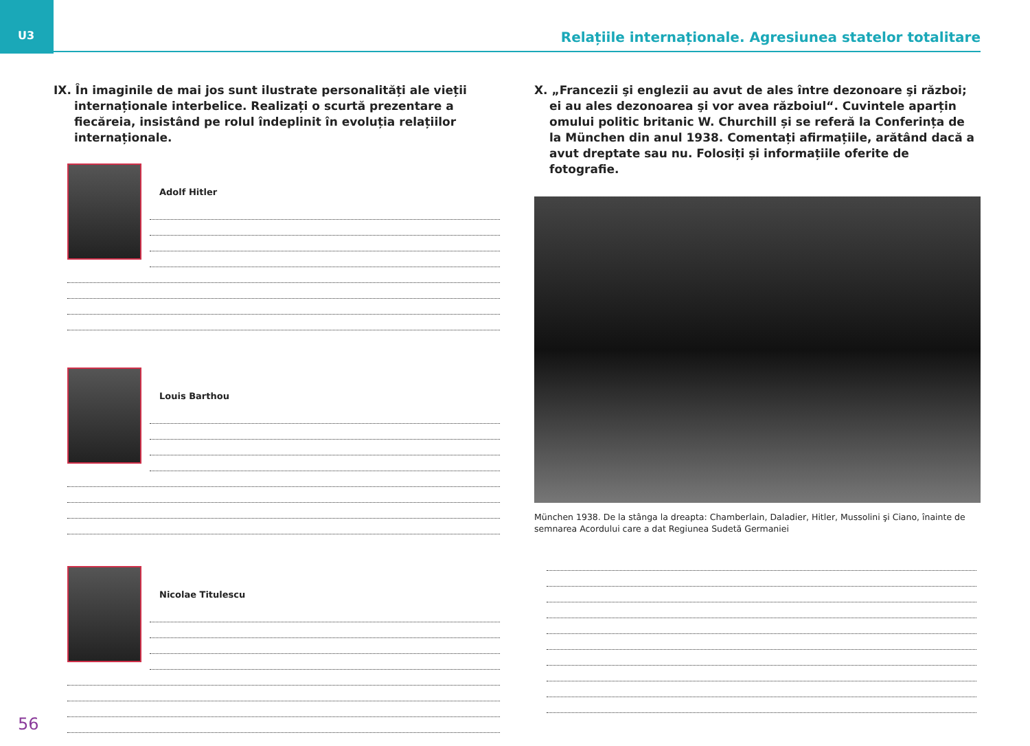U3 Relațiile internaționale. Agresiunea statelor totalitare
IX. În imaginile de mai jos sunt ilustrate personalități ale vieții internaționale interbelice. Realizați o scurtă prezentare a fiecăreia, insistând pe rolul îndeplinit în evoluția relațiilor internaționale.
Adolf Hitler
Louis Barthou
Nicolae Titulescu
X. „Francezii şi englezii au avut de ales între dezonoare şi război; ei au ales dezonoarea şi vor avea războiul“. Cuvintele aparțin omului politic britanic W. Churchill și se referă la Conferința de la München din anul 1938. Comentați afirmațiile, arătând dacă a avut dreptate sau nu. Folosiți și informațiile oferite de fotografie.
München 1938. De la stânga la dreapta: Chamberlain, Daladier, Hitler, Mussolini şi Ciano, înainte de semnarea Acordului care a dat Regiunea Sudetă Germaniei
56